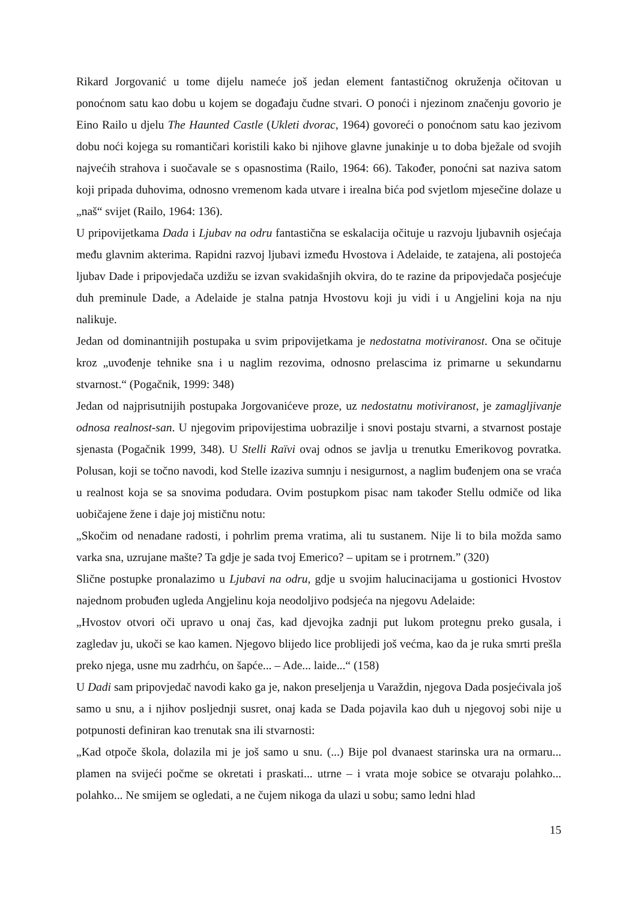Rikard Jorgovanić u tome dijelu nameće još jedan element fantastičnog okruženja očitovan u ponoćnom satu kao dobu u kojem se događaju čudne stvari. O ponoći i njezinom značenju govorio je Eino Railo u djelu The Haunted Castle (Ukleti dvorac, 1964) govoreći o ponoćnom satu kao jezivom dobu noći kojega su romantičari koristili kako bi njihove glavne junakinje u to doba bježale od svojih najvećih strahova i suočavale se s opasnostima (Railo, 1964: 66). Također, ponoćni sat naziva satom koji pripada duhovima, odnosno vremenom kada utvare i irealna bića pod svjetlom mjesečine dolaze u „naš“ svijet (Railo, 1964: 136).
U pripovijetkama Dada i Ljubav na odru fantastična se eskalacija očituje u razvoju ljubavnih osjećaja među glavnim akterima. Rapidni razvoj ljubavi između Hvostova i Adelaide, te zatajena, ali postojeća ljubav Dade i pripovjedača uzdižu se izvan svakidašnjih okvira, do te razine da pripovjedača posjećuje duh preminule Dade, a Adelaide je stalna patnja Hvostovu koji ju vidi i u Angjelini koja na nju nalikuje.
Jedan od dominantnijih postupaka u svim pripovijetkama je nedostatna motiviranost. Ona se očituje kroz „uvođenje tehnike sna i u naglim rezovima, odnosno prelascima iz primarne u sekundarnu stvarnost.“ (Pogačnik, 1999: 348)
Jedan od najprisutnijih postupaka Jorgovanićeve proze, uz nedostatnu motiviranost, je zamagljivanje odnosa realnost-san. U njegovim pripovijestima uobrazilje i snovi postaju stvarni, a stvarnost postaje sjenasta (Pogačnik 1999, 348). U Stelli Raïvi ovaj odnos se javlja u trenutku Emerikovog povratka. Polusan, koji se točno navodi, kod Stelle izaziva sumnju i nesigurnost, a naglim buđenjem ona se vraća u realnost koja se sa snovima podudara. Ovim postupkom pisac nam također Stellu odmiče od lika uobičajene žene i daje joj mističnu notu:
„Skočim od nenadane radosti, i pohrlim prema vratima, ali tu sustanem. Nije li to bila možda samo varka sna, uzrujane mašte? Ta gdje je sada tvoj Emerico? – upitam se i protrnem.” (320)
Slične postupke pronalazimo u Ljubavi na odru, gdje u svojim halucinacijama u gostionici Hvostov najednom probuđen ugleda Angjelinu koja neodoljivo podsjeća na njegovu Adelaide:
„Hvostov otvori oči upravo u onaj čas, kad djevojka zadnji put lukom protegnu preko gusala, i zagledav ju, ukoči se kao kamen. Njegovo blijedo lice problijedi još većma, kao da je ruka smrti prešla preko njega, usne mu zadrhću, on šapće... – Ade... laide...“ (158)
U Dadi sam pripovjedač navodi kako ga je, nakon preseljenja u Varaždin, njegova Dada posjećivala još samo u snu, a i njihov posljednji susret, onaj kada se Dada pojavila kao duh u njegovoj sobi nije u potpunosti definiran kao trenutak sna ili stvarnosti:
„Kad otpoče škola, dolazila mi je još samo u snu. (...) Bije pol dvanaest starinska ura na ormaru... plamen na svijeći počme se okretati i praskati... utrne – i vrata moje sobice se otvaraju polahko... polahko... Ne smijem se ogledati, a ne čujem nikoga da ulazi u sobu; samo ledni hlad
15